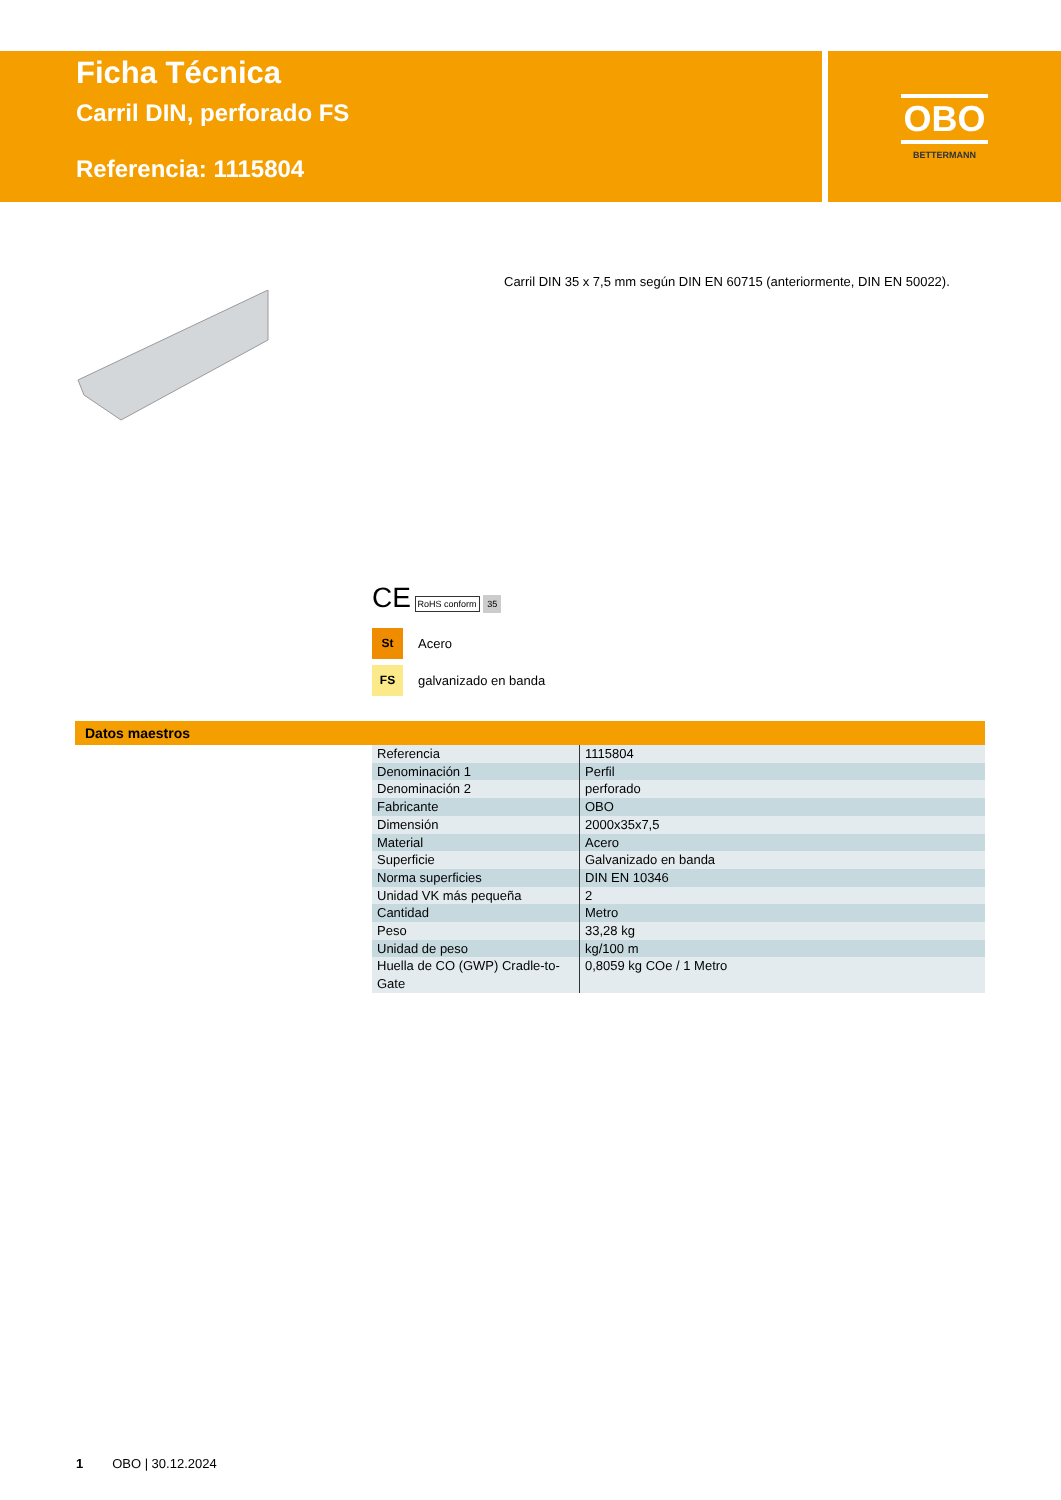Ficha Técnica
Carril DIN, perforado FS
Referencia: 1115804
OBO
BETTERMANN
Carril DIN 35 x 7,5 mm según DIN EN 60715 (anteriormente, DIN EN 50022).
CE RoHS conform 35
St Acero
FS galvanizado en banda
Datos maestros
| Referencia | 1115804 |
| Denominación 1 | Perfil |
| Denominación 2 | perforado |
| Fabricante | OBO |
| Dimensión | 2000x35x7,5 |
| Material | Acero |
| Superficie | Galvanizado en banda |
| Norma superficies | DIN EN 10346 |
| Unidad VK más pequeña | 2 |
| Cantidad | Metro |
| Peso | 33,28 kg |
| Unidad de peso | kg/100 m |
| Huella de CO (GWP) Cradle-to-Gate | 0,8059 kg COe / 1 Metro |
1 OBO | 30.12.2024